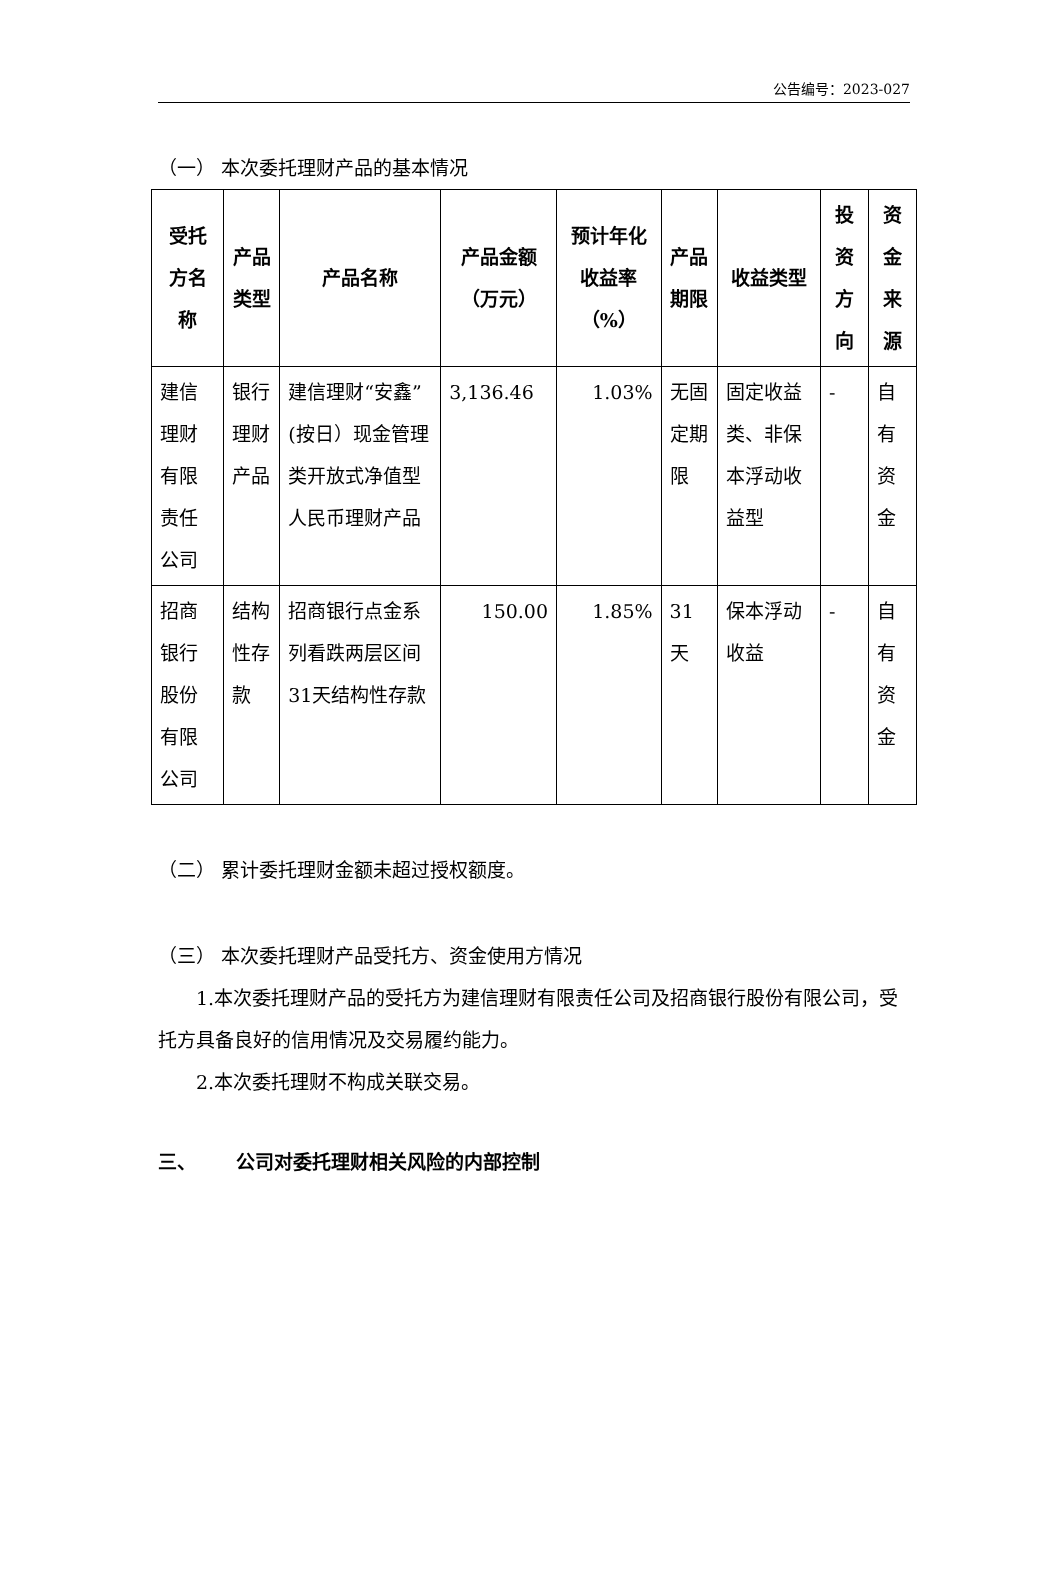公告编号：2023-027
（一） 本次委托理财产品的基本情况
| 受托方名称 | 产品类型 | 产品名称 | 产品金额（万元） | 预计年化收益率（%） | 产品期限 | 收益类型 | 投资方向 | 资金来源 |
| --- | --- | --- | --- | --- | --- | --- | --- | --- |
| 建信理财有限责任公司 | 银行理财产品 | 建信理财“安鑫”(按日）现金管理类开放式净值型人民币理财产品 | 3,136.46 | 1.03% | 无固定期限 | 固定收益类、非保本浮动收益型 | - | 自有资金 |
| 招商银行股份有限公司 | 结构性存款 | 招商银行点金系列看跌两层区间31天结构性存款 | 150.00 | 1.85% | 31天 | 保本浮动收益 | - | 自有资金 |
（二） 累计委托理财金额未超过授权额度。
（三） 本次委托理财产品受托方、资金使用方情况
1.本次委托理财产品的受托方为建信理财有限责任公司及招商银行股份有限公司，受托方具备良好的信用情况及交易履约能力。
2.本次委托理财不构成关联交易。
三、 公司对委托理财相关风险的内部控制